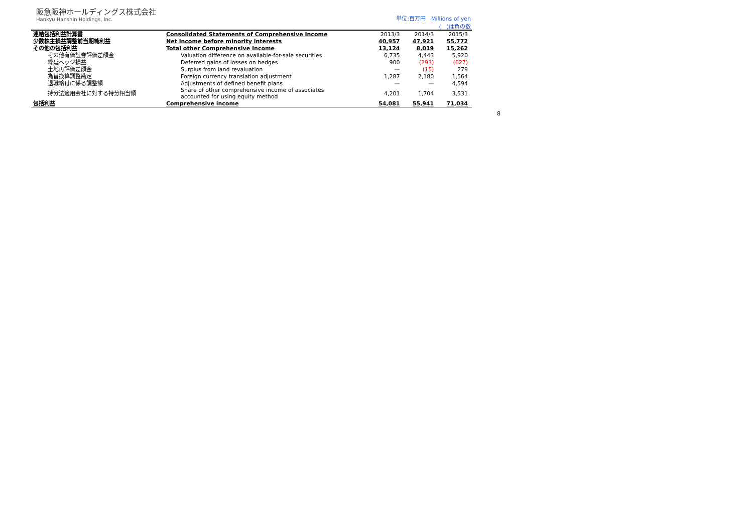阪急阪神ホールディングス株式会社
Hankyu Hanshin Holdings, Inc.
単位:百万円　Millions of yen
(　)は負の数
| 連結包括利益計算書 | Consolidated Statements of Comprehensive Income | 2013/3 | 2014/3 | 2015/3 |
| --- | --- | --- | --- | --- |
| 少数株主損益調整前当期純利益 | Net income before minority interests | 40,957 | 47,921 | 55,772 |
| その他の包括利益 | Total other Comprehensive Income | 13,124 | 8,019 | 15,262 |
| その他有価証券評価差額金 | Valuation difference on available-for-sale securities | 6,735 | 4,443 | 5,920 |
| 繰延ヘッジ損益 | Deferred gains of losses on hedges | 900 | (293) | (627) |
| 土地再評価差額金 | Surplus from land revaluation | — | (15) | 279 |
| 為替換算調整勘定 | Foreign currency translation adjustment | 1,287 | 2,180 | 1,564 |
| 退職給付に係る調整額 | Adjustments of defined benefit plans | — | — | 4,594 |
| 持分法適用会社に対する持分相当額 | Share of other comprehensive income of associates accounted for using equity method | 4,201 | 1,704 | 3,531 |
| 包括利益 | Comprehensive income | 54,081 | 55,941 | 71,034 |
8